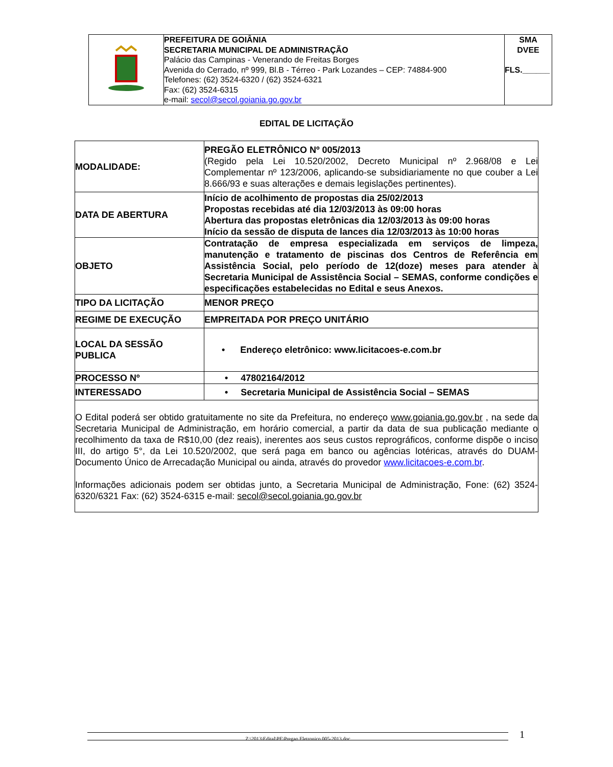| | PREFEITURA DE GOIÂNIA SECRETARIA MUNICIPAL DE ADMINISTRAÇÃO Palácio das Campinas - Venerando de Freitas Borges Avenida do Cerrado, nº 999, Bl.B - Térreo - Park Lozandes – CEP: 74884-900 Telefones: (62) 3524-6320 / (62) 3524-6321 Fax: (62) 3524-6315 e-mail: secol@secol.goiania.go.gov.br | SMA DVEE FLS.______ |
EDITAL DE LICITAÇÃO
| MODALIDADE: | PREGÃO ELETRÔNICO Nº 005/2013 (Regido pela Lei 10.520/2002, Decreto Municipal nº 2.968/08 e Lei Complementar nº 123/2006, aplicando-se subsidiariamente no que couber a Lei 8.666/93 e suas alterações e demais legislações pertinentes). |
| DATA DE ABERTURA | Início de acolhimento de propostas dia 25/02/2013 Propostas recebidas até dia 12/03/2013 às 09:00 horas Abertura das propostas eletrônicas dia 12/03/2013 às 09:00 horas Início da sessão de disputa de lances dia 12/03/2013 às 10:00 horas |
| OBJETO | Contratação de empresa especializada em serviços de limpeza, manutenção e tratamento de piscinas dos Centros de Referência em Assistência Social, pelo período de 12(doze) meses para atender à Secretaria Municipal de Assistência Social – SEMAS, conforme condições e especificações estabelecidas no Edital e seus Anexos. |
| TIPO DA LICITAÇÃO | MENOR PREÇO |
| REGIME DE EXECUÇÃO | EMPREITADA POR PREÇO UNITÁRIO |
| LOCAL DA SESSÃO PUBLICA | • Endereço eletrônico: www.licitacoes-e.com.br |
| PROCESSO Nº | • 47802164/2012 |
| INTERESSADO | • Secretaria Municipal de Assistência Social – SEMAS |
| O Edital poderá ser obtido gratuitamente no site da Prefeitura, no endereço www.goiania.go.gov.br , na sede da Secretaria Municipal de Administração, em horário comercial, a partir da data de sua publicação mediante o recolhimento da taxa de R$10,00 (dez reais), inerentes aos seus custos reprográficos, conforme dispõe o inciso III, do artigo 5°, da Lei 10.520/2002, que será paga em banco ou agências lotéricas, através do DUAM-Documento Único de Arrecadação Municipal ou ainda, através do provedor www.licitacoes-e.com.br . Informações adicionais podem ser obtidas junto, a Secretaria Municipal de Administração, Fone: (62) 3524-6320/6321 Fax: (62) 3524-6315 e-mail: secol@secol.goiania.go.gov.br | |
Z:\2013\Edital\PE\Pregao Eletronico 005-2013.doc 1